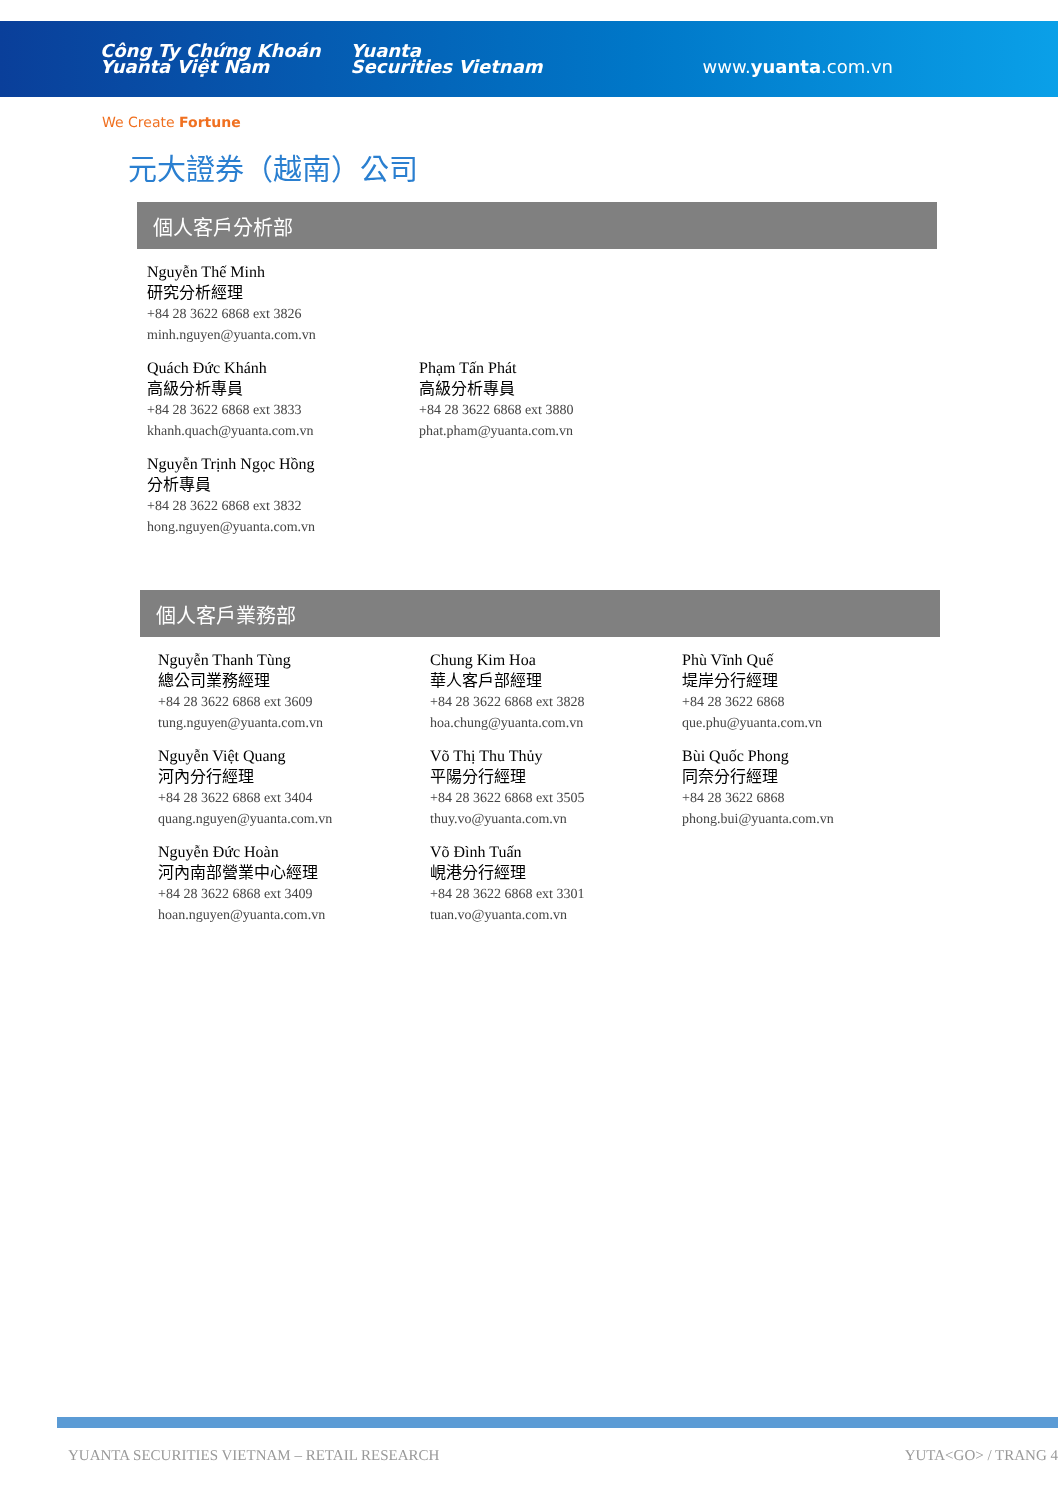Công Ty Chứng Khoán
Yuanta Việt Nam Yuanta
Securities Vietnam www.yuanta.com.vn
We Create Fortune
元大證券（越南）公司
個人客戶分析部
Nguyễn Thế Minh
研究分析經理
+84 28 3622 6868 ext 3826
minh.nguyen@yuanta.com.vn
Quách Đức Khánh
高級分析專員
+84 28 3622 6868 ext 3833
khanh.quach@yuanta.com.vn
Phạm Tấn Phát
高級分析專員
+84 28 3622 6868 ext 3880
phat.pham@yuanta.com.vn
Nguyễn Trịnh Ngọc Hồng
分析專員
+84 28 3622 6868 ext 3832
hong.nguyen@yuanta.com.vn
個人客戶業務部
Nguyễn Thanh Tùng
總公司業務經理
+84 28 3622 6868 ext 3609
tung.nguyen@yuanta.com.vn
Chung Kim Hoa
華人客戶部經理
+84 28 3622 6868 ext 3828
hoa.chung@yuanta.com.vn
Phù Vĩnh Quế
堤岸分行經理
+84 28 3622 6868
que.phu@yuanta.com.vn
Nguyễn Việt Quang
河內分行經理
+84 28 3622 6868 ext 3404
quang.nguyen@yuanta.com.vn
Võ Thị Thu Thủy
平陽分行經理
+84 28 3622 6868 ext 3505
thuy.vo@yuanta.com.vn
Bùi Quốc Phong
同奈分行經理
+84 28 3622 6868
phong.bui@yuanta.com.vn
Nguyễn Đức Hoàn
河內南部營業中心經理
+84 28 3622 6868 ext 3409
hoan.nguyen@yuanta.com.vn
Võ Đình Tuấn
峴港分行經理
+84 28 3622 6868 ext 3301
tuan.vo@yuanta.com.vn
YUANTA SECURITIES VIETNAM – RETAIL RESEARCH YUTA<GO> / TRANG 4